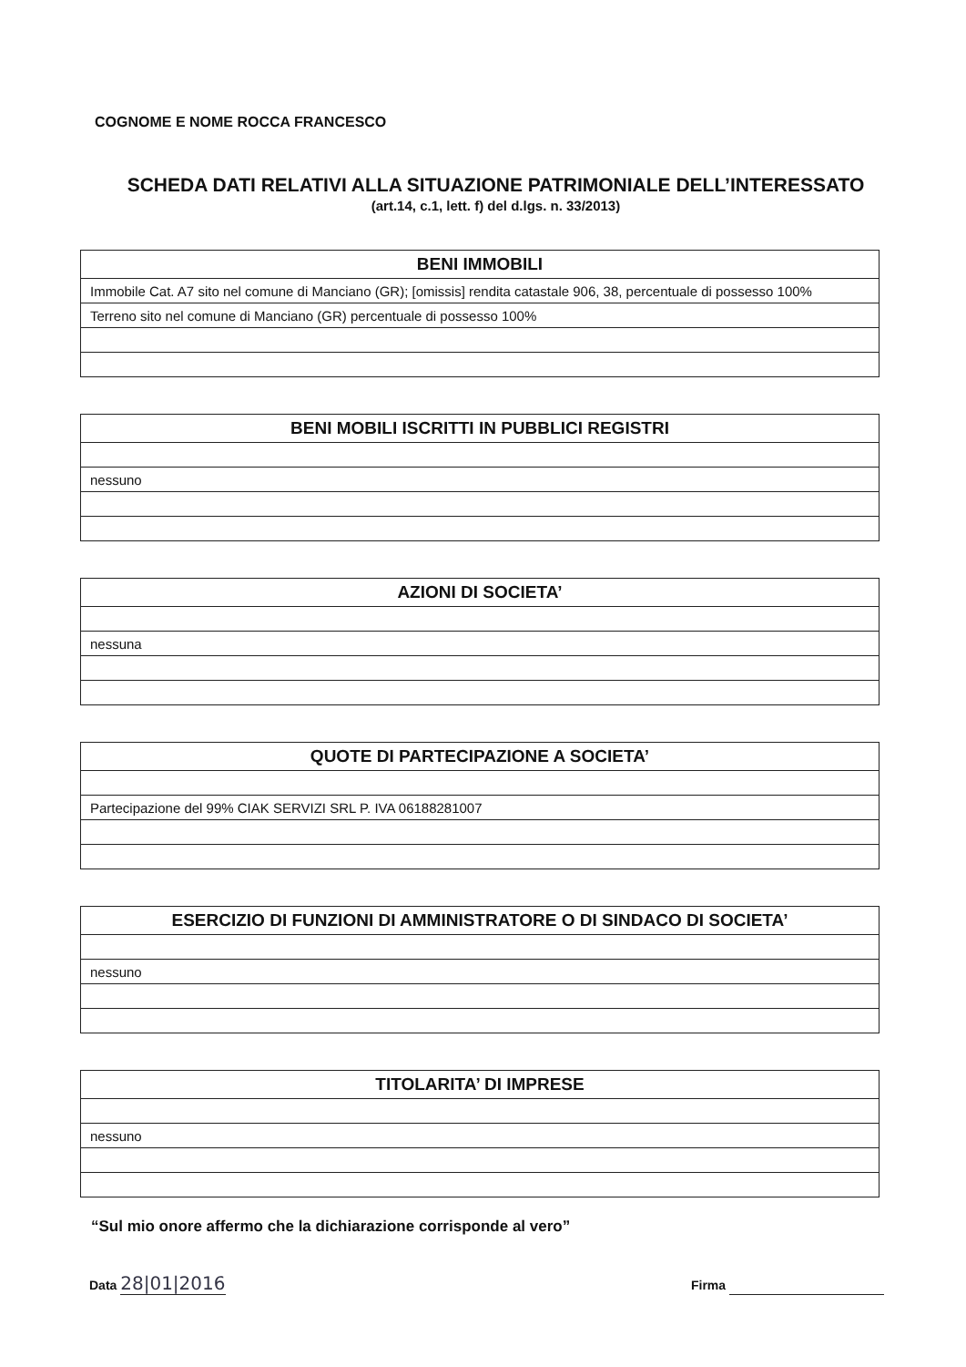COGNOME E NOME ROCCA FRANCESCO
SCHEDA DATI RELATIVI ALLA SITUAZIONE PATRIMONIALE DELL’INTERESSATO
(art.14, c.1, lett. f) del d.lgs. n. 33/2013)
| BENI IMMOBILI |
| --- |
| Immobile Cat. A7 sito nel comune di Manciano (GR); [omissis] rendita catastale 906, 38, percentuale di possesso 100% |
| Terreno sito nel comune di Manciano (GR) percentuale di possesso 100% |
| BENI MOBILI ISCRITTI IN PUBBLICI REGISTRI |
| --- |
| nessuno |
| AZIONI DI SOCIETA’ |
| --- |
| nessuna |
| QUOTE DI PARTECIPAZIONE A SOCIETA’ |
| --- |
| Partecipazione del 99% CIAK SERVIZI SRL P. IVA 06188281007 |
| ESERCIZIO DI FUNZIONI DI AMMINISTRATORE O DI SINDACO DI SOCIETA’ |
| --- |
| nessuno |
| TITOLARITA’ DI IMPRESE |
| --- |
| nessuno |
“Sul mio onore affermo che la dichiarazione corrisponde al vero”
Data 28|01|2016
Firma